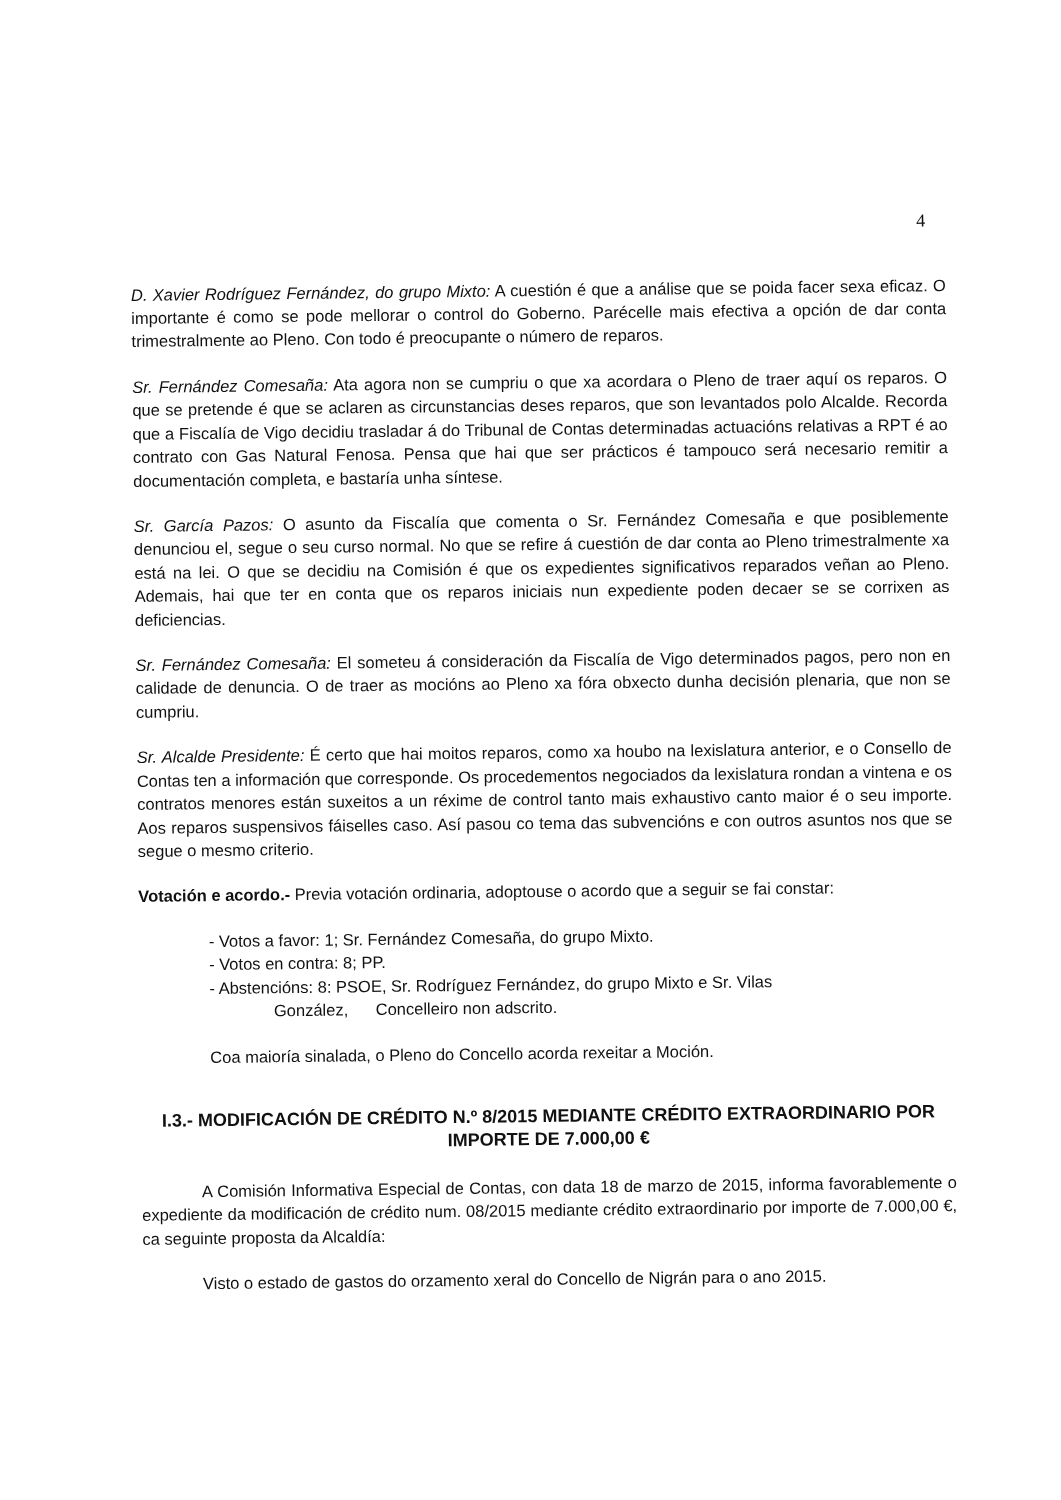4
D. Xavier Rodríguez Fernández, do grupo Mixto: A cuestión é que a análise que se poida facer sexa eficaz. O importante é como se pode mellorar o control do Goberno. Parécelle mais efectiva a opción de dar conta trimestralmente ao Pleno. Con todo é preocupante o número de reparos.
Sr. Fernández Comesaña: Ata agora non se cumpriu o que xa acordara o Pleno de traer aquí os reparos. O que se pretende é que se aclaren as circunstancias deses reparos, que son levantados polo Alcalde. Recorda que a Fiscalía de Vigo decidiu trasladar á do Tribunal de Contas determinadas actuacións relativas a RPT é ao contrato con Gas Natural Fenosa. Pensa que hai que ser prácticos é tampouco será necesario remitir a documentación completa, e bastaría unha síntese.
Sr. García Pazos: O asunto da Fiscalía que comenta o Sr. Fernández Comesaña e que posiblemente denunciou el, segue o seu curso normal. No que se refire á cuestión de dar conta ao Pleno trimestralmente xa está na lei. O que se decidiu na Comisión é que os expedientes significativos reparados veñan ao Pleno. Ademais, hai que ter en conta que os reparos iniciais nun expediente poden decaer se se corrixen as deficiencias.
Sr. Fernández Comesaña: El someteu á consideración da Fiscalía de Vigo determinados pagos, pero non en calidade de denuncia. O de traer as mocións ao Pleno xa fóra obxecto dunha decisión plenaria, que non se cumpriu.
Sr. Alcalde Presidente: É certo que hai moitos reparos, como xa houbo na lexislatura anterior, e o Consello de Contas ten a información que corresponde. Os procedementos negociados da lexislatura rondan a vintena e os contratos menores están suxeitos a un réxime de control tanto mais exhaustivo canto maior é o seu importe. Aos reparos suspensivos fáiselles caso. Así pasou co tema das subvencións e con outros asuntos nos que se segue o mesmo criterio.
Votación e acordo.- Previa votación ordinaria, adoptouse o acordo que a seguir se fai constar:
- Votos a favor: 1; Sr. Fernández Comesaña, do grupo Mixto.
- Votos en contra: 8; PP.
- Abstencións: 8: PSOE, Sr. Rodríguez Fernández, do grupo Mixto e Sr. Vilas
González, Concelleiro non adscrito.
Coa maioría sinalada, o Pleno do Concello acorda rexeitar a Moción.
I.3.- MODIFICACIÓN DE CRÉDITO N.º 8/2015 MEDIANTE CRÉDITO EXTRAORDINARIO POR IMPORTE DE 7.000,00 €
A Comisión Informativa Especial de Contas, con data 18 de marzo de 2015, informa favorablemente o expediente da modificación de crédito num. 08/2015 mediante crédito extraordinario por importe de 7.000,00 €, ca seguinte proposta da Alcaldía:
Visto o estado de gastos do orzamento xeral do Concello de Nigrán para o ano 2015.